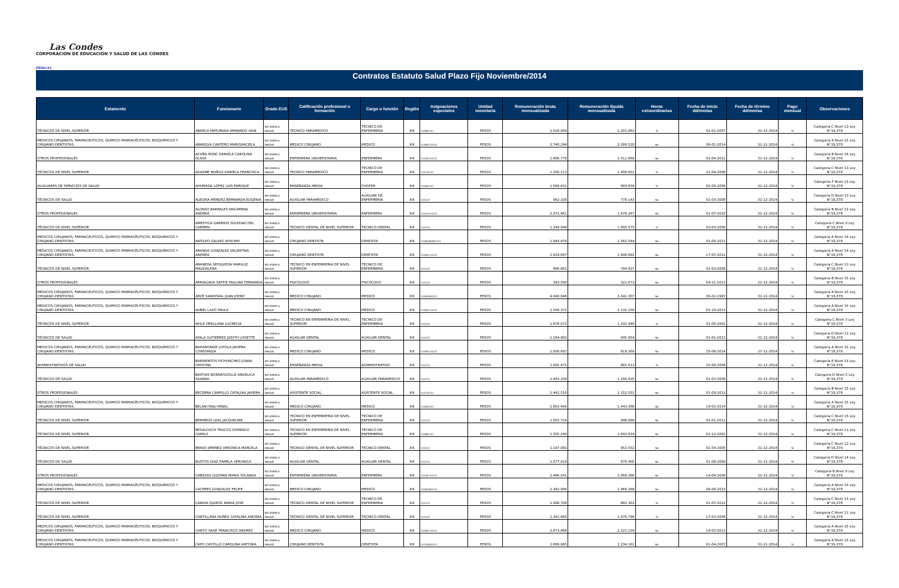Las Condes
CORPORACION DE EDUCACION Y SALUD DE LAS CONDES
MENU!A1
Contratos Estatuto Salud Plazo Fijo Noviembre/2014
| Estamento | Funcionario | Grado EUS | Calificación profesional o formación | Cargo o función | Región | Asignaciones especiales | Unidad monetaria | Remuneración bruta mensualizada | Remuneración líquida mensualizada | Horas extraordinarias | Fecha de inicio dd/mm/aa | Fecha de término dd/mm/aa | Pago mensual | Observaciones |
| --- | --- | --- | --- | --- | --- | --- | --- | --- | --- | --- | --- | --- | --- | --- |
| TÉCNICOS DE NIVEL SUPERIOR | ABARCA MATURANA ARMANDO IVAN | NO ASIMILA GRADO | TECNICO PARAMEDICO | TECNICO DE ENFERMERIA | XIII | (1)(8)(12) | PESOS | 1.520.909 | 1.201.863 | SI | 01-01-2007 | 31-12-2014 | SI | Categoría C Nivel 13 Ley N°19,378 |
| MEDICOS CIRUJANOS, FARMACEUTICOS, QUIMICO-FARMACÉUTICOS, BIOQUÍMICOS Y CIRUJANO-DENTISTAS. | ABARZUA CANTERO MARIGRACIELA | NO ASIMILA GRADO | MEDICO CIRUJANO | MEDICO | XIII | (1)(6)(7)(12) | PESOS | 2.740.294 | 2.289.520 | No | 06-01-2014 | 31-12-2014 | SI | Categoría A Nivel 15 Ley N°19,378 |
| OTROS PROFESIONALES | ACUÑA RONC DANIELA CAROLINA OLIVIA | NO ASIMILA GRADO | ENFERMERA UNIVERSITARIA | ENFERMERA | XIII | (1)(3)(7)(12) | PESOS | 1.886.779 | 1.511.869 | No | 01-04-2012 | 31-12-2014 | SI | Categoría B Nivel 14 Ley N°19,378 |
| TÉCNICOS DE NIVEL SUPERIOR | ADASME MUÑOZ DANIELA FRANCISCA | NO ASIMILA GRADO | TECNICO PARAMEDICO | TECNICO DE ENFERMERIA | XIII | (1)(7)(12) | PESOS | 1.256.113 | 1.008.652 | SI | 21-04-2008 | 31-12-2014 | SI | Categoría C Nivel 13 Ley N°19,378 |
| AUXILIARES DE SERVICIOS DE SALUD | AHUMADA LOPEZ LUIS ENRIQUE | NO ASIMILA GRADO | ENSEÑANZA MEDIA | CHOFER | XIII | (1)(6)(12) | PESOS | 1.099.631 | 883.658 | SI | 02-06-2008 | 31-12-2014 | SI | Categoría F Nivel 13 Ley N°19,378 |
| TÉCNICOS DE SALUD | ALEGRIA MENDEZ BERNARDA EUGENIA | NO ASIMILA GRADO | AUXILIAR PARAMEDICO | AUXILIAR DE ENFERMERIA | XIII | (1)(12) | PESOS | 962.326 | 778.143 | No | 01-03-2008 | 31-12-2014 | SI | Categoría D Nivel 13 Ley N°19,378 |
| OTROS PROFESIONALES | ALONSO BARRALES MACARENA ANDREA | NO ASIMILA GRADO | ENFERMERA UNIVERSITARIA | ENFERMERA | XIII | (1)(5)(7)(12) | PESOS | 2.071.461 | 1.678.347 | No | 01-07-2010 | 31-12-2014 | SI | Categoría B Nivel 13 Ley N°19,378 |
| TÉCNICOS DE NIVEL SUPERIOR | AMESTICA GARRIDO SOLEDAD DEL CARMEN | NO ASIMILA GRADO | TECNICO DENTAL DE NIVEL SUPERIOR | TECNICO DENTAL | XIII | (1)(12) | PESOS | 1.249.948 | 1.000.575 | SI | 03-03-2008 | 31-12-2014 | SI | Categoría C Nivel 8 Ley N°19,378 |
| MEDICOS CIRUJANOS, FARMACEUTICOS, QUIMICO-FARMACÉUTICOS, BIOQUÍMICOS Y CIRUJANO-DENTISTAS. | ANTILEO GALVEZ AYIN RAY | NO ASIMILA GRADO | CIRUJANO DENTISTA | DENTISTA | XIII | (1)(6)(8)(9)(12) | PESOS | 1.944.878 | 1.562.544 | No | 01-09-2011 | 31-12-2014 | SI | Categoría A Nivel 14 Ley N°19,378 |
| MEDICOS CIRUJANOS, FARMACEUTICOS, QUIMICO-FARMACÉUTICOS, BIOQUÍMICOS Y CIRUJANO-DENTISTAS. | ARANDA GONZALEZ VALENTINA ANDREA | NO ASIMILA GRADO | CIRUJANO DENTISTA | DENTISTA | XIII | (1)(6)(7)(12) | PESOS | 2.024.667 | 1.646.892 | No | 17-07-2012 | 31-12-2014 | SI | Categoría A Nivel 14 Ley N°19,378 |
| TÉCNICOS DE NIVEL SUPERIOR | ARANEDA SEPULVEDA MARILUZ MAGDALENA | NO ASIMILA GRADO | TECNICO EN ENFERMERIA DE NIVEL SUPERIOR | TECNICO DE ENFERMERIA | XIII | (1)(12) | PESOS | 986.861 | 794.837 | No | 01-03-2008 | 31-12-2014 | SI | Categoría C Nivel 13 Ley N°19,378 |
| OTROS PROFESIONALES | ARRIAGADA SAFFIE PAULINA FERNANDA | NO ASIMILA GRADO | PSICOLOGO | PSICOLOGO | XIII | (1)(12) | PESOS | 393.580 | 321.673 | No | 04-11-2013 | 31-12-2014 | SI | Categoría B Nivel 15 Ley N°19,378 |
| MEDICOS CIRUJANOS, FARMACEUTICOS, QUIMICO-FARMACÉUTICOS, BIOQUÍMICOS Y CIRUJANO-DENTISTAS. | ARZE SANDOVAL JUAN JOHNY | NO ASIMILA GRADO | MEDICO CIRUJANO | MEDICO | XIII | (1)(6)(8)(12) | PESOS | 4.048.646 | 3.341.307 | No | 06-02-1997 | 31-12-2014 | SI | Categoría A Nivel 10 Ley N°19,378 |
| MEDICOS CIRUJANOS, FARMACEUTICOS, QUIMICO-FARMACÉUTICOS, BIOQUÍMICOS Y CIRUJANO-DENTISTAS. | AUBEL LAZO PAULA | NO ASIMILA GRADO | MEDICO CIRUJANO | MEDICO | XIII | (1)(6)(7)(12) | PESOS | 2.558.372 | 2.132.158 | No | 01-10-2013 | 31-12-2014 | SI | Categoría A Nivel 15 Ley N°19,378 |
| TÉCNICOS DE NIVEL SUPERIOR | AVILA ORELLANA LUCRECIA | NO ASIMILA GRADO | TECNICO EN ENFERMERIA DE NIVEL SUPERIOR | TECNICO DE ENFERMERIA | XIII | (1)(12) | PESOS | 1.678.072 | 1.332.948 | SI | 01-05-2001 | 31-12-2014 | SI | Categoría C Nivel 5 Ley N°19,378 |
| TÉCNICOS DE SALUD | AYALA GUTIERREZ JUDITH LISSETTE | NO ASIMILA GRADO | AUXILIAR DENTAL | AUXILIAR DENTAL | XIII | (1)(12) | PESOS | 1.164.802 | 945.954 | No | 01-01-2013 | 31-12-2014 | SI | Categoría D Nivel 12 Ley N°19,378 |
| MEDICOS CIRUJANOS, FARMACEUTICOS, QUIMICO-FARMACÉUTICOS, BIOQUÍMICOS Y CIRUJANO-DENTISTAS. | BAHAMONDE LOYOLA JAVIERA CONSTANZA | NO ASIMILA GRADO | MEDICO CIRUJANO | MEDICO | XIII | (1)(6)(7)(12) | PESOS | 1.008.697 | 819.369 | No | 25-08-2014 | 27-11-2014 | SI | Categoría A Nivel 15 Ley N°19,378 |
| ADMINISTRATIVOS DE SALUD | BARRIENTOS PICHUNCHEO JOANA CRISTINA | NO ASIMILA GRADO | ENSEÑANZA MEDIA | ADMINISTRATIVO | XIII | (1)(12) | PESOS | 1.095.472 | 882.613 | SI | 25-08-2008 | 31-12-2014 | SI | Categoría E Nivel 13 Ley N°19,378 |
| TÉCNICOS DE SALUD | BASTIAS BONNASSIOLLE ANGELICA SILVANA | NO ASIMILA GRADO | AUXILIAR PARAMEDICO | AUXILIAR PARAMEDICO | XIII | (1)(12) | PESOS | 1.483.338 | 1.186.935 | No | 01-03-2009 | 31-12-2014 | SI | Categoría D Nivel 5 Ley N°19,378 |
| OTROS PROFESIONALES | BECERRA CAMPILLO CATALINA JAVIERA | NO ASIMILA GRADO | ASISTENTE SOCIAL | ASISTENTE SOCIAL | XIII | (1)(7)(12) | PESOS | 1.442.516 | 1.152.551 | No | 01-03-2013 | 31-12-2014 | SI | Categoría B Nivel 15 Ley N°19,378 |
| MEDICOS CIRUJANOS, FARMACEUTICOS, QUIMICO-FARMACÉUTICOS, BIOQUÍMICOS Y CIRUJANO-DENTISTAS. | BELANI RAJU MINAL | NO ASIMILA GRADO | MEDICO CIRUJANO | MEDICO | XIII | (1)(6)(12) | PESOS | 1.803.445 | 1.443.368 | No | 19-02-2014 | 31-12-2014 | SI | Categoría A Nivel 15 Ley N°19,378 |
| TÉCNICOS DE NIVEL SUPERIOR | BERMEDO LEAL JACQUELINE | NO ASIMILA GRADO | TECNICO EN ENFERMERIA DE NIVEL SUPERIOR | TECNICO DE ENFERMERIA | XIII | (1)(12) | PESOS | 1.055.724 | 848.689 | No | 01-01-2012 | 31-12-2014 | SI | Categoría C Nivel 15 Ley N°19,378 |
| TÉCNICOS DE NIVEL SUPERIOR | BESALDUCH TRUCCO DOMINGO CAMILO | NO ASIMILA GRADO | TECNICO EN ENFERMERIA DE NIVEL SUPERIOR | TECNICO DE ENFERMERIA | XIII | (1)(8)(12) | PESOS | 1.305.240 | 1.043.814 | No | 01-12-2001 | 31-12-2014 | SI | Categoría C Nivel 11 Ley N°19,378 |
| TÉCNICOS DE NIVEL SUPERIOR | BRAVO JIMENEZ VERONICA MARCELA | NO ASIMILA GRADO | TECNICO DENTAL DE NIVEL SUPERIOR | TECNICO DENTAL | XIII | (1)(12) | PESOS | 1.187.082 | 952.552 | No | 01-04-2005 | 31-12-2014 | SI | Categoría C Nivel 12 Ley N°19,378 |
| TÉCNICOS DE SALUD | BUSTOS DIAZ PAMELA VERONICA | NO ASIMILA GRADO | AUXILIAR DENTAL | AUXILIAR DENTAL | XIII | (1)(12) | PESOS | 1.077.019 | 876.405 | No | 01-09-2009 | 31-12-2014 | SI | Categoría D Nivel 14 Ley N°19,378 |
| OTROS PROFESIONALES | CABEZAS GUZMAN MARIA YOLANDA | NO ASIMILA GRADO | ENFERMERA UNIVERSITARIA | ENFERMERA | XIII | (1)(3)(7)(12) | PESOS | 2.496.541 | 2.068.386 | No | 14-04-2008 | 31-12-2014 | SI | Categoría B Nivel 9 Ley N°19,378 |
| MEDICOS CIRUJANOS, FARMACEUTICOS, QUIMICO-FARMACÉUTICOS, BIOQUÍMICOS Y CIRUJANO-DENTISTAS. | CACERES GONZALEZ FELIPE | NO ASIMILA GRADO | MEDICO CIRUJANO | MEDICO | XIII | (1)(6)(8)(12) | PESOS | 2.382.995 | 1.968.388 | No | 06-08-2013 | 31-12-2014 | SI | Categoría A Nivel 15 Ley N°19,378 |
| TÉCNICOS DE NIVEL SUPERIOR | CANDIA QUIROZ MARIA JOSÉ | NO ASIMILA GRADO | TECNICO DENTAL DE NIVEL SUPERIOR | TECNICO DE ENFERMERIA | XIII | (1)(12) | PESOS | 1.098.708 | 882.303 | SI | 01-07-2012 | 31-12-2014 | SI | Categoría C Nivel 15 Ley N°19,378 |
| TÉCNICOS DE NIVEL SUPERIOR | CANTILLANA NUÑEZ CATALINA ANDREA | NO ASIMILA GRADO | TECNICO DENTAL DE NIVEL SUPERIOR | TECNICO DENTAL | XIII | (1)(12) | PESOS | 1.342.965 | 1.076.796 | SI | 17-03-2008 | 31-12-2014 | SI | Categoría C Nivel 11 Ley N°19,378 |
| MEDICOS CIRUJANOS, FARMACEUTICOS, QUIMICO-FARMACÉUTICOS, BIOQUÍMICOS Y CIRUJANO-DENTISTAS. | CANTO SAGE FRANCISCO ANDRES | NO ASIMILA GRADO | MEDICO CIRUJANO | MEDICO | XIII | (1)(6)(7)(12) | PESOS | 2.673.868 | 2.221.159 | No | 18-02-2013 | 31-12-2014 | SI | Categoría A Nivel 15 Ley N°19,378 |
| MEDICOS CIRUJANOS, FARMACEUTICOS, QUIMICO-FARMACÉUTICOS, BIOQUÍMICOS Y CIRUJANO-DENTISTAS. | CAPO CASTILLO CAROLINA ANTONIA | NO ASIMILA GRADO | CIRUJANO DENTISTA | DENTISTA | XIII | (1)(3)(6)(12) | PESOS | 2.689.965 | 2.234.161 | No | 01-04-2007 | 31-12-2014 | SI | Categoría A Nivel 13 Ley N°19,378 |